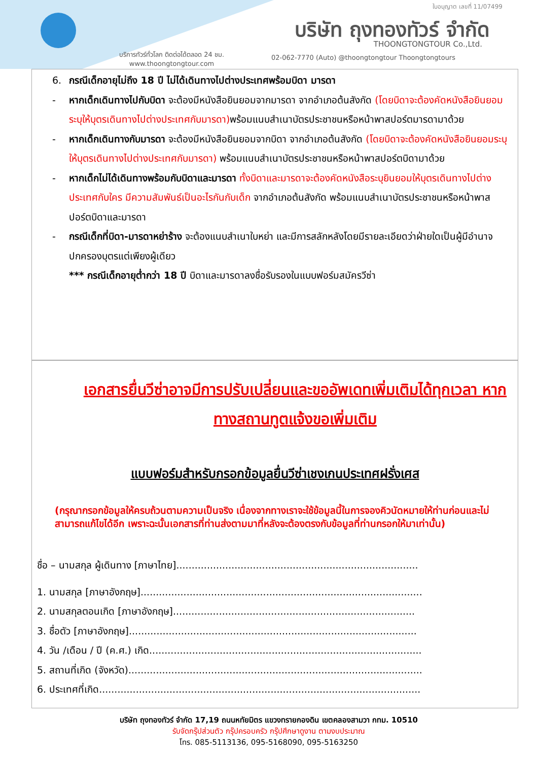ใบอนุญาต เลขที่ 11/07499
บริษัท ถุงทองทัวร์ จำกัด
THOONGTONGTOUR Co.,Ltd.
บริการทัวร์ทั่วโลก ติดต่อได้ตลอด 24 ชม.
www.thoongtongtour.com
02-062-7770 (Auto) @thoongtongtour Thoongtongtours
6. กรณีเด็กอายุไม่ถึง 18 ปี ไม่ได้เดินทางไปต่างประเทศพร้อมบิดา มารดา
- หากเด็กเดินทางไปกับบิดา จะต้องมีหนังสือยินยอมจากมารดา จากอำเภอต้นสังกัด (โดยบิดาจะต้องคัดหนังสือยินยอมระบุให้บุตรเดินทางไปต่างประเทศกับมารดา) พร้อมแนบสำเนาบัตรประชาชนหรือหน้าพาสปอร์ตมารดามาด้วย
- หากเด็กเดินทางกับมารดา จะต้องมีหนังสือยินยอมจากบิดา จากอำเภอต้นสังกัด (โดยบิดาจะต้องคัดหนังสือยินยอมระบุให้บุตรเดินทางไปต่างประเทศกับมารดา) พร้อมแนบสำเนาบัตรประชาชนหรือหน้าพาสปอร์ตบิดามาด้วย
- หากเด็กไม่ได้เดินทางพร้อมกับบิดาและมารดา ทั้งบิดาและมารดาจะต้องคัดหนังสือระบุยินยอมให้บุตรเดินทางไปต่างประเทศกับใคร มีความสัมพันธ์เป็นอะไรกันกับเด็ก จากอำเภอต้นสังกัด พร้อมแนบสำเนาบัตรประชาชนหรือหน้าพาสปอร์ตบิดาและมารดา
- กรณีเด็กที่บิดา-มารดาหย่าร้าง จะต้องแนบสำเนาใบหย่า และมีการสลักหลังโดยมีรายละเอียดว่าฝ่ายใดเป็นผู้มีอำนาจปกครองบุตรแต่เพียงผู้เดียว
*** กรณีเด็กอายุต่ำกว่า 18 ปี บิดาและมารดาลงชื่อรับรองในแบบฟอร์มสมัครวีซ่า
เอกสารยื่นวีซ่าอาจมีการปรับเปลี่ยนและขออัพเดทเพิ่มเติมได้ทุกเวลา หากทางสถานทูตแจ้งขอเพิ่มเติม
แบบฟอร์มสำหรับกรอกข้อมูลยื่นวีซ่าเชงเกนประเทศฝรั่งเศส
(กรุณากรอกข้อมูลให้ครบถ้วนตามความเป็นจริง เนื่องจากทางเราจะใช้ข้อมูลนี้ในการจองคิวนัดหมายให้ท่านก่อนและไม่สามารถแก้ไขได้อีก เพราะฉะนั้นเอกสารที่ท่านส่งตามมาที่หลังจะต้องตรงกับข้อมูลที่ท่านกรอกให้มาเท่านั้น)
ชื่อ – นามสกุล ผู้เดินทาง [ภาษาไทย]...............................................................................
1. นามสกุล [ภาษาอังกฤษ]............................................................................................
2. นามสกุลตอนเกิด [ภาษาอังกฤษ]...............................................................................
3. ชื่อตัว [ภาษาอังกฤษ]..............................................................................................
4. วัน /เดือน / ปี (ค.ศ.) เกิด.........................................................................................
5. สถานที่เกิด (จังหวัด)................................................................................................
6. ประเทศที่เกิด.........................................................................................................
บริษัท ถุงทองทัวร์ จำกัด 17,19 ถนนหทัยมิตร แขวงทรายกองดิน เขตคลองสามวา กทม. 10510
รับจัดกรุ๊ปส่วนตัว กรุ๊ปครอบครัว กรุ๊ปศึกษาดูงาน ตามงบประมาณ
โทร. 085-5113136, 095-5168090, 095-5163250